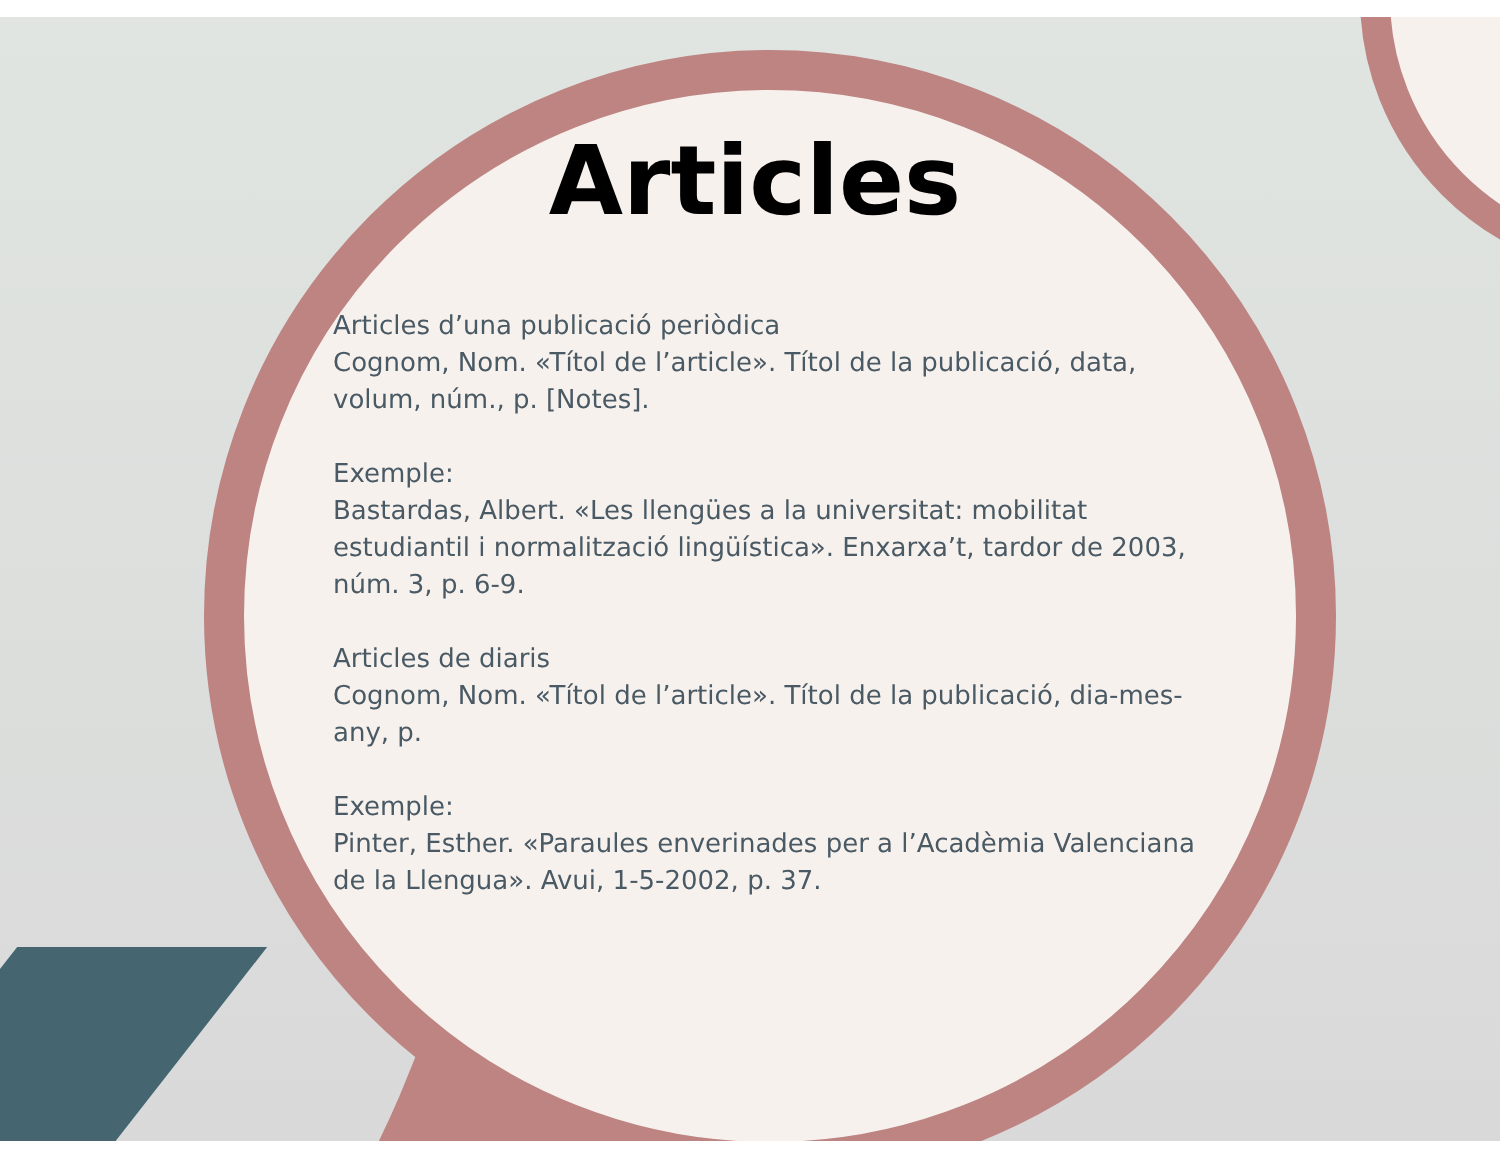Articles
Articles d’una publicació periòdica
Cognom, Nom. «Títol de l’article». Títol de la publicació, data, volum, núm., p. [Notes].
Exemple:
Bastardas, Albert. «Les llengües a la universitat: mobilitat estudiantil i normalització lingüística». Enxarxa’t, tardor de 2003, núm. 3, p. 6-9.
Articles de diaris
Cognom, Nom. «Títol de l’article». Títol de la publicació, dia-mes-any, p.
Exemple:
Pinter, Esther. «Paraules enverinades per a l’Acadèmia Valenciana de la Llengua». Avui, 1-5-2002, p. 37.